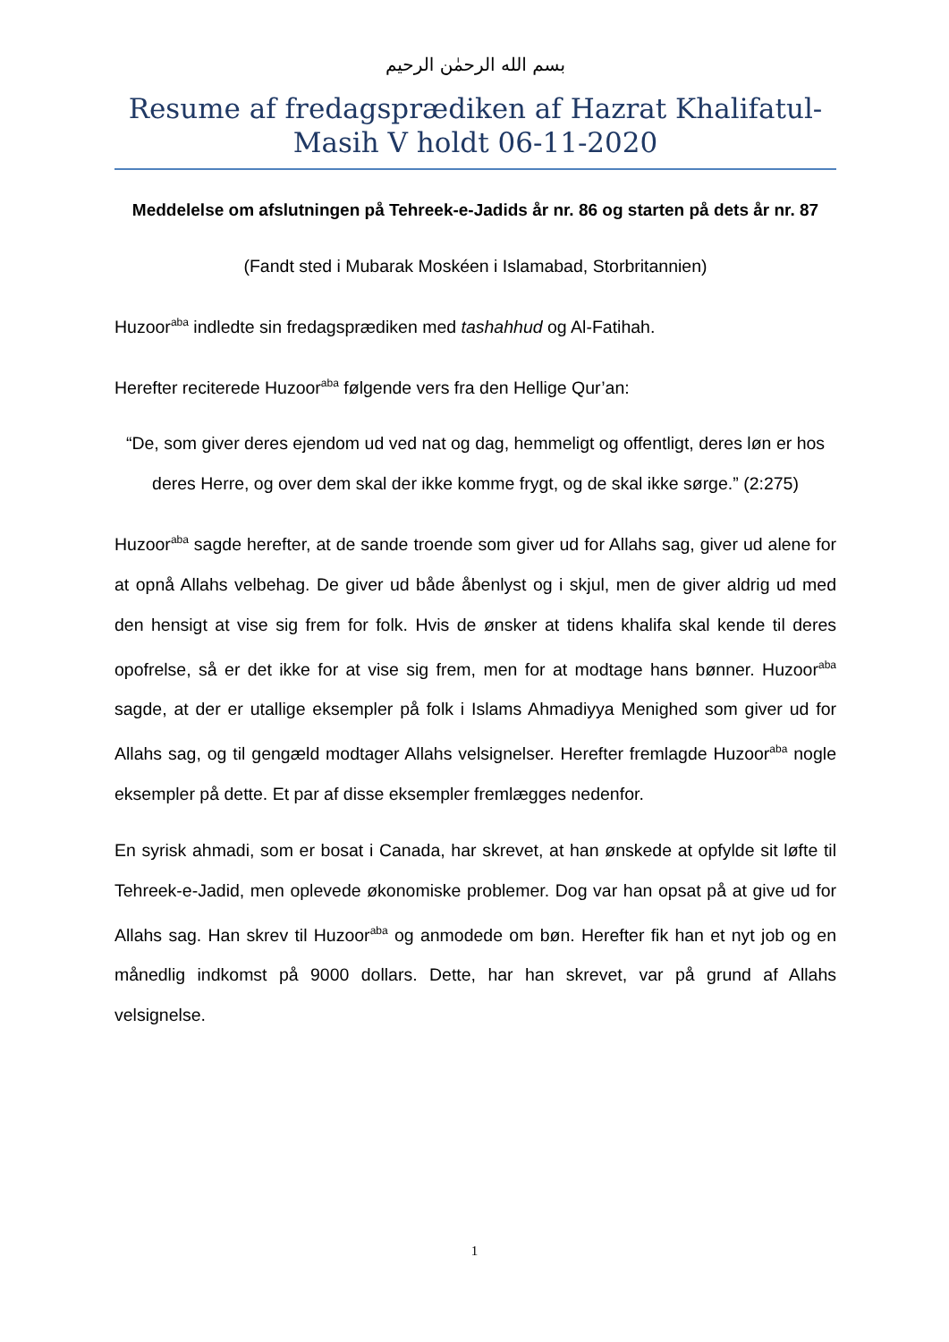بسم الله الرحمٰن الرحيم
Resume af fredagsprædiken af Hazrat Khalifatul-Masih V holdt 06-11-2020
Meddelelse om afslutningen på Tehreek-e-Jadids år nr. 86 og starten på dets år nr. 87
(Fandt sted i Mubarak Moskéen i Islamabad, Storbritannien)
Huzoor<sup>aba</sup> indledte sin fredagsprædiken med tashahhud og Al-Fatihah.
Herefter reciterede Huzoor<sup>aba</sup> følgende vers fra den Hellige Qur’an:
“De, som giver deres ejendom ud ved nat og dag, hemmeligt og offentligt, deres løn er hos deres Herre, og over dem skal der ikke komme frygt, og de skal ikke sørge.” (2:275)
Huzoor<sup>aba</sup> sagde herefter, at de sande troende som giver ud for Allahs sag, giver ud alene for at opnå Allahs velbehag. De giver ud både åbenlyst og i skjul, men de giver aldrig ud med den hensigt at vise sig frem for folk. Hvis de ønsker at tidens khalifa skal kende til deres opofrelse, så er det ikke for at vise sig frem, men for at modtage hans bønner. Huzoor<sup>aba</sup> sagde, at der er utallige eksempler på folk i Islams Ahmadiyya Menighed som giver ud for Allahs sag, og til gengæld modtager Allahs velsignelser. Herefter fremlagde Huzoor<sup>aba</sup> nogle eksempler på dette. Et par af disse eksempler fremlægges nedenfor.
En syrisk ahmadi, som er bosat i Canada, har skrevet, at han ønskede at opfylde sit løfte til Tehreek-e-Jadid, men oplevede økonomiske problemer. Dog var han opsat på at give ud for Allahs sag. Han skrev til Huzoor<sup>aba</sup> og anmodede om bøn. Herefter fik han et nyt job og en månedlig indkomst på 9000 dollars. Dette, har han skrevet, var på grund af Allahs velsignelse.
1